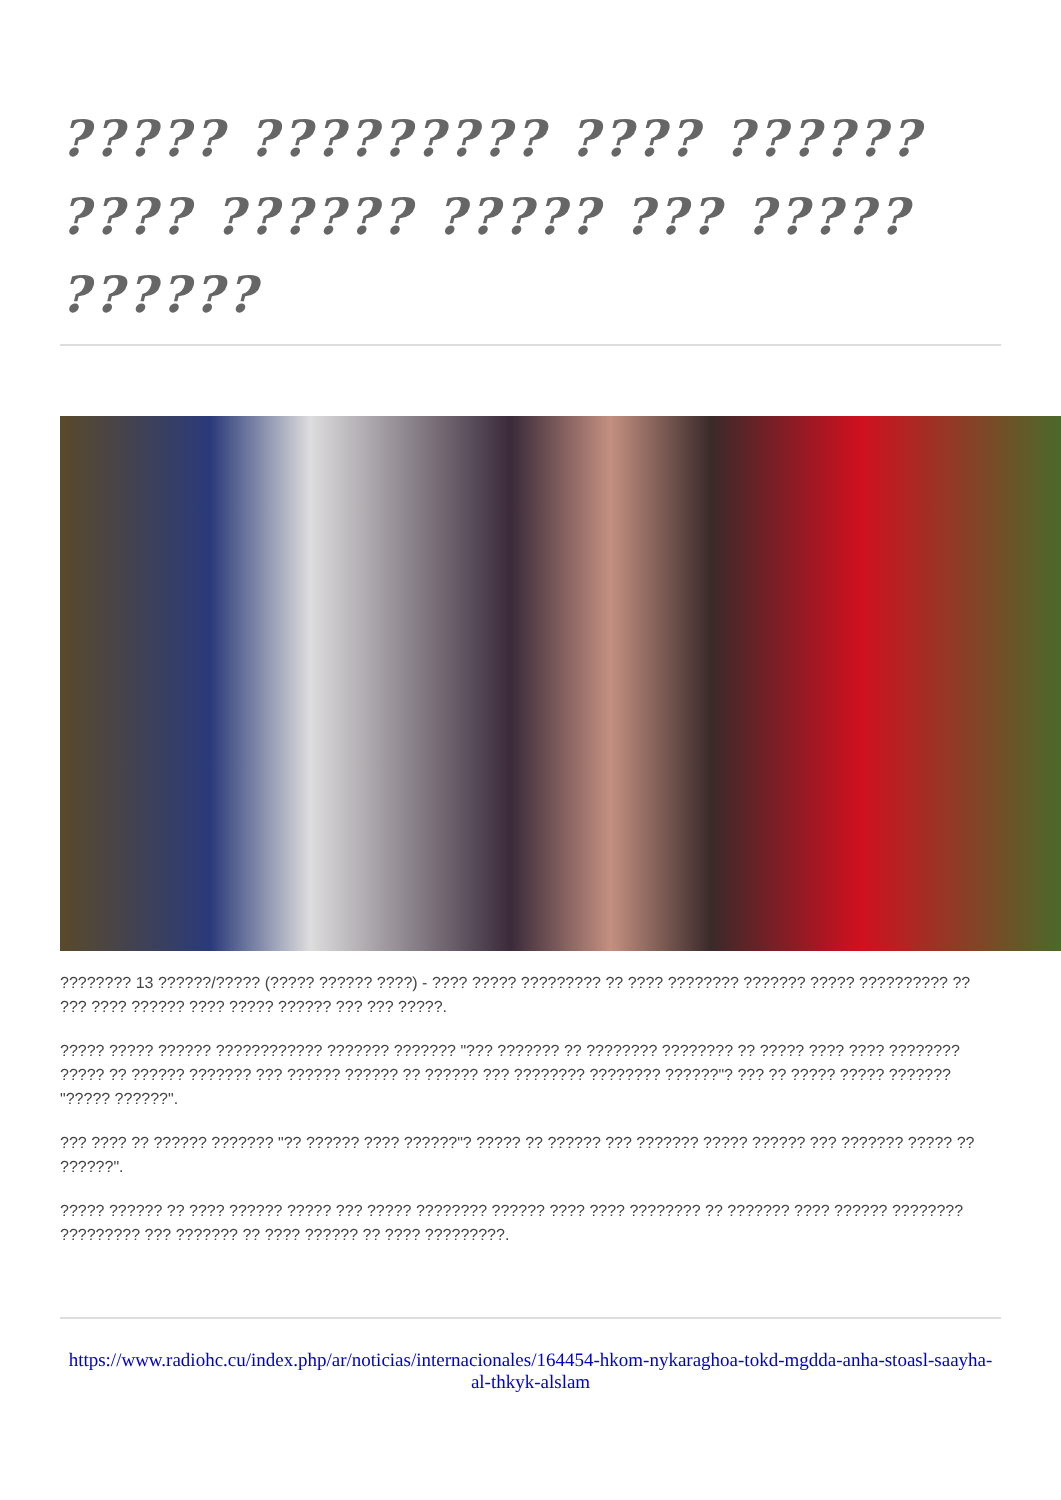????? ????????? ???? ?????? ???? ?????? ????? ??? ????? ??????
???????? 13 ??????/????? (????? ?????? ????) - ???? ????? ????????? ?? ???? ???????? ??????? ????? ?????????? ?? ??? ???? ?????? ???? ????? ?????? ??? ??? ?????.
????? ????? ?????? ???????????? ??????? ??????? "??? ??????? ?? ???????? ???????? ?? ????? ???? ???? ???????? ????? ?? ?????? ??????? ??? ?????? ?????? ?? ?????? ??? ???????? ???????? ??????"? ??? ?? ????? ????? ??????? "????? ??????".
??? ???? ?? ?????? ??????? "?? ?????? ???? ??????"? ????? ?? ?????? ??? ??????? ????? ?????? ??? ??????? ????? ?? ??????".
????? ?????? ?? ???? ?????? ????? ??? ????? ???????? ?????? ???? ???? ???????? ?? ??????? ???? ?????? ???????? ????????? ??? ??????? ?? ???? ?????? ?? ???? ?????????.
https://www.radiohc.cu/index.php/ar/noticias/internacionales/164454-hkom-nykaraghoa-tokd-mgdda-anha-stoasl-saayha-al-thkyk-alslam